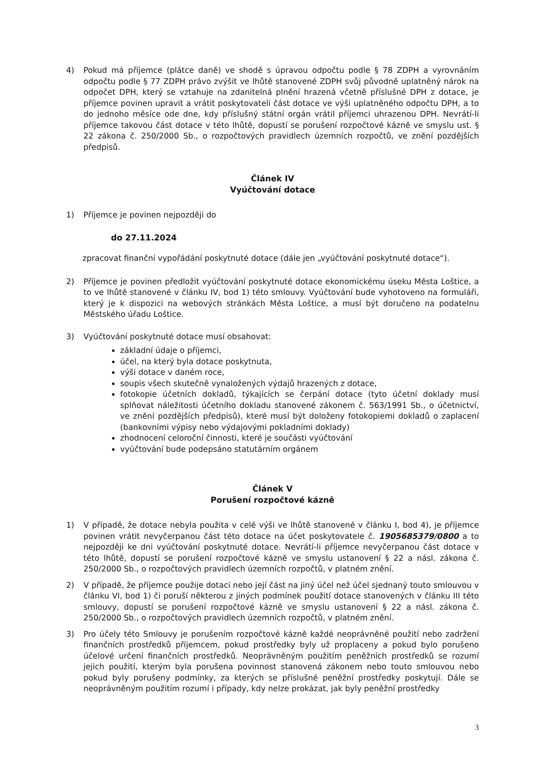4) Pokud má příjemce (plátce daně) ve shodě s úpravou odpočtu podle § 78 ZDPH a vyrovnáním odpočtu podle § 77 ZDPH právo zvýšit ve lhůtě stanovené ZDPH svůj původně uplatněný nárok na odpočet DPH, který se vztahuje na zdanitelná plnění hrazená včetně příslušné DPH z dotace, je příjemce povinen upravit a vrátit poskytovateli část dotace ve výši uplatněného odpočtu DPH, a to do jednoho měsíce ode dne, kdy příslušný státní orgán vrátil příjemci uhrazenou DPH. Nevrátí-li příjemce takovou část dotace v této lhůtě, dopustí se porušení rozpočtové kázně ve smyslu ust. § 22 zákona č. 250/2000 Sb., o rozpočtových pravidlech územních rozpočtů, ve znění pozdějších předpisů.
Článek IV
Vyúčtování dotace
1) Příjemce je povinen nejpozději do
do 27.11.2024
zpracovat finanční vypořádání poskytnuté dotace (dále jen „vyúčtování poskytnuté dotace“).
2) Příjemce je povinen předložit vyúčtování poskytnuté dotace ekonomickému úseku Města Loštice, a to ve lhůtě stanovené v článku IV, bod 1) této smlouvy. Vyúčtování bude vyhotoveno na formuláři, který je k dispozici na webových stránkách Města Loštice, a musí být doručeno na podatelnu Městského úřadu Loštice.
3) Vyúčtování poskytnuté dotace musí obsahovat:
základní údaje o příjemci,
účel, na který byla dotace poskytnuta,
výši dotace v daném roce,
soupis všech skutečně vynaložených výdajů hrazených z dotace,
fotokopie účetních dokladů, týkajících se čerpání dotace (tyto účetní doklady musí splňovat náležitosti účetního dokladu stanovené zákonem č. 563/1991 Sb., o účetnictví, ve znění pozdějších předpisů), které musí být doloženy fotokopiemi dokladů o zaplacení (bankovními výpisy nebo výdajovými pokladními doklady)
zhodnocení celoroční činnosti, které je součásti vyúčtování
vyúčtování bude podepsáno statutárním orgánem
Článek V
Porušení rozpočtové kázně
1) V případě, že dotace nebyla použita v celé výši ve lhůtě stanovené v článku I, bod 4), je příjemce povinen vrátit nevyčerpanou část této dotace na účet poskytovatele č. 1905685379/0800 a to nejpozději ke dni vyúčtování poskytnuté dotace. Nevrátí-li příjemce nevyčerpanou část dotace v této lhůtě, dopustí se porušení rozpočtové kázně ve smyslu ustanovení § 22 a násl. zákona č. 250/2000 Sb., o rozpočtových pravidlech územních rozpočtů, v platném znění.
2) V případě, že příjemce použije dotaci nebo její část na jiný účel než účel sjednaný touto smlouvou v článku VI, bod 1) či poruší některou z jiných podmínek použití dotace stanovených v článku III této smlouvy, dopustí se porušení rozpočtové kázně ve smyslu ustanovení § 22 a násl. zákona č. 250/2000 Sb., o rozpočtových pravidlech územních rozpočtů, v platném znění.
3) Pro účely této Smlouvy je porušením rozpočtové kázně každé neoprávněné použití nebo zadržení finančních prostředků příjemcem, pokud prostředky byly už proplaceny a pokud bylo porušeno účelové určení finančních prostředků. Neoprávněným použitím peněžních prostředků se rozumí jejich použití, kterým byla porušena povinnost stanovená zákonem nebo touto smlouvou nebo pokud byly porušeny podmínky, za kterých se příslušné peněžní prostředky poskytují. Dále se neoprávněným použitím rozumí i případy, kdy nelze prokázat, jak byly peněžní prostředky
3